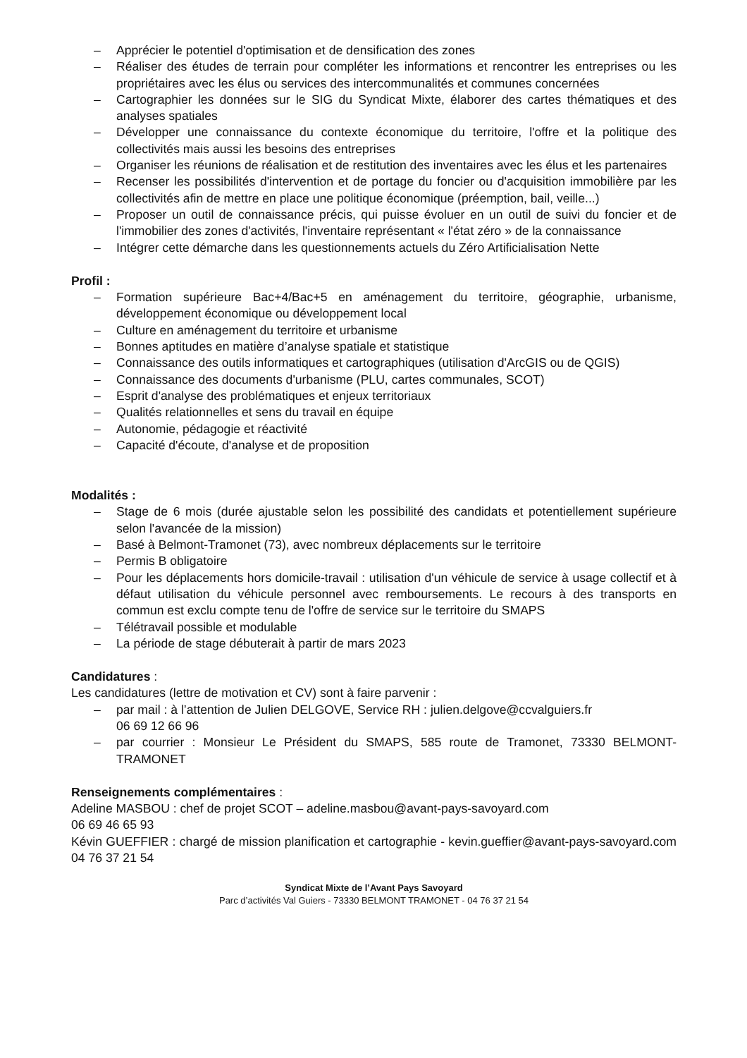– Apprécier le potentiel d'optimisation et de densification des zones
– Réaliser des études de terrain pour compléter les informations et rencontrer les entreprises ou les propriétaires avec les élus ou services des intercommunalités et communes concernées
– Cartographier les données sur le SIG du Syndicat Mixte, élaborer des cartes thématiques et des analyses spatiales
– Développer une connaissance du contexte économique du territoire, l'offre et la politique des collectivités mais aussi les besoins des entreprises
– Organiser les réunions de réalisation et de restitution des inventaires avec les élus et les partenaires
– Recenser les possibilités d'intervention et de portage du foncier ou d'acquisition immobilière par les collectivités afin de mettre en place une politique économique (préemption, bail, veille...)
– Proposer un outil de connaissance précis, qui puisse évoluer en un outil de suivi du foncier et de l'immobilier des zones d'activités, l'inventaire représentant « l'état zéro » de la connaissance
– Intégrer cette démarche dans les questionnements actuels du Zéro Artificialisation Nette
Profil :
– Formation supérieure Bac+4/Bac+5 en aménagement du territoire, géographie, urbanisme, développement économique ou développement local
– Culture en aménagement du territoire et urbanisme
– Bonnes aptitudes en matière d’analyse spatiale et statistique
– Connaissance des outils informatiques et cartographiques (utilisation d'ArcGIS ou de QGIS)
– Connaissance des documents d'urbanisme (PLU, cartes communales, SCOT)
– Esprit d'analyse des problématiques et enjeux territoriaux
– Qualités relationnelles et sens du travail en équipe
– Autonomie, pédagogie et réactivité
– Capacité d'écoute, d'analyse et de proposition
Modalités :
– Stage de 6 mois (durée ajustable selon les possibilité des candidats et potentiellement supérieure selon l'avancée de la mission)
– Basé à Belmont-Tramonet (73), avec nombreux déplacements sur le territoire
– Permis B obligatoire
– Pour les déplacements hors domicile-travail : utilisation d'un véhicule de service à usage collectif et à défaut utilisation du véhicule personnel avec remboursements. Le recours à des transports en commun est exclu compte tenu de l'offre de service sur le territoire du SMAPS
– Télétravail possible et modulable
– La période de stage débuterait à partir de mars 2023
Candidatures :
Les candidatures (lettre de motivation et CV) sont à faire parvenir :
– par mail : à l’attention de Julien DELGOVE, Service RH : julien.delgove@ccvalguiers.fr
06 69 12 66 96
– par courrier : Monsieur Le Président du SMAPS, 585 route de Tramonet, 73330 BELMONT-TRAMONET
Renseignements complémentaires :
Adeline MASBOU : chef de projet SCOT – adeline.masbou@avant-pays-savoyard.com
06 69 46 65 93
Kévin GUEFFIER : chargé de mission planification et cartographie - kevin.gueffier@avant-pays-savoyard.com 04 76 37 21 54
Syndicat Mixte de l’Avant Pays Savoyard
Parc d’activités Val Guiers - 73330 BELMONT TRAMONET - 04 76 37 21 54